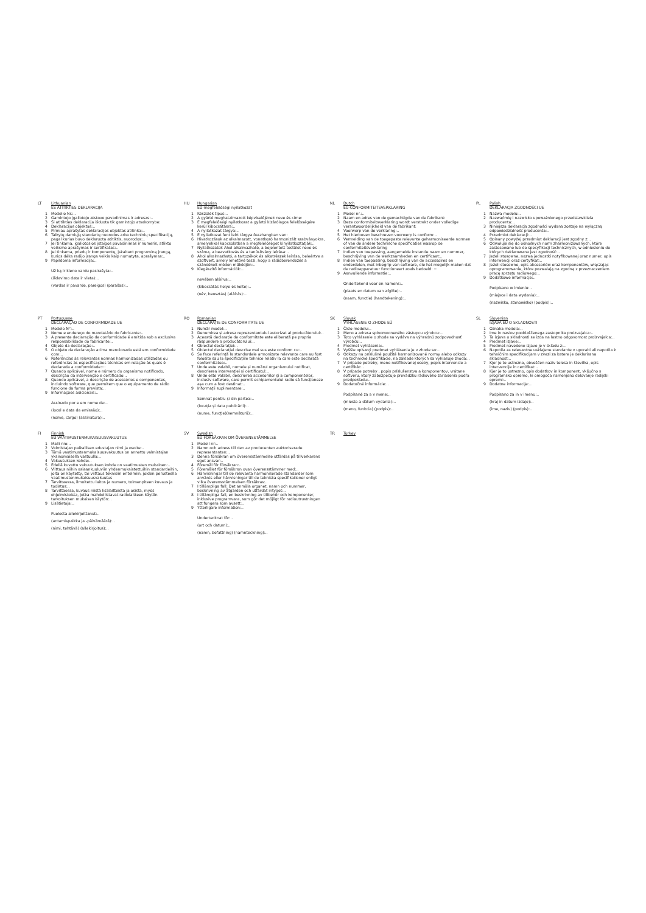LT Lithuanian
ES ATITIKTIES DEKLARACIJA
1 Modelio Nr.:..
2 Gamintojo įgaliotojo atstovo pavadinimas ir adresas:..
3 Ši atitikties deklaracija išduota tik gamintojo atsakomybe:
4 Deklaracijos objektas:..
5 Pirmiau aprašytas deklaracijos objektas atitinka:..
6 Taikytų darniųjų standartų nuorodos arba techninių specifikacijų, pagal kurias buvo deklaruota atitiktis, nuorodos:..
7 Jei tinkama, įgaliotosios įstaigos pavadinimas ir numeris, atlikto veiksmo aprašymas ir sertifikatas:..
8 Jei tinkama, priedų ir komponentų, įskaitant programinę įrangą, kurios dėka radijo įranga veikia kaip numatyta, aprašymas:..
9 Papildoma informacija:..
Už ką ir kieno vardu pasirašyta:..
(išdavimo data ir vieta):..
(vardas ir pavarde, pareigos) (parašas):..
HU Hungarian
EU-megfelelőségi nyilatkozat
1 Készülék típus:..
2 A gyártó meghatalmazott képviselőjének neve és címe:
3 E megfelelőségi nyilatkozat a gyártó kizárólagos felelősségére kerül kibocsátásra:..
4 A nyilatkozat tárgya:..
5 E nyilatkozat fent leírt tárgya összhangban van:
6 Hivatkozások az alkalmazott, vonatkozó harmonizált szabványokra, amelyekkel kapcsolatban a megfelelőséget kinyilatkoztatják:..
7 Nyilatkozatok Ahol alkalmazható, a bejelentett testület neve és száma, a beavatkozás és a tanúsítvány leírása:..
8 Ahol alkalmazható, a tartozékok és alkatrészek leírása, beleértve a szoftvert, amely lehetővé teszi, hogy a rádióberendezés a szándékolt módon működjön:..
9 Kiegészítő információk:..
nevében aláírva:..
(kibocsátás helye és kelte):..
(név, beosztás) (aláírás):..
NL Dutch
EU-CONFORMITEITSVERKLARING
1 Model nr.:..
2 Naam en adres van de gemachtigde van de fabrikant:
3 Deze conformiteitsverklaring wordt verstrekt onder volledige verantwoordelijkheid van de fabrikant:
4 Voorwerp van de verklaring:..
5 Het hierboven beschreven voorwerp is conform:..
6 Vermelding van de toegepaste relevante geharmoniseerde normen of van de andere technische specificaties waarop de conformiteitsverklaring
7 Indien van toepassing, aangemelde instantie naam en nummer, beschrijving van de werkzaamheden en certificaat:..
8 Indien van toepassing, beschrijving van de accessoires en onderdelen, met inbegrip van software, die het mogelijk maken dat de radioapparatuur functioneert zoals bedoeld: ···
9 Aanvullende informatie:..
Ondertekend voor en namens:..
(plaats en datum van afgifte):..
(naam, functie) (handtekening):..
PL Polish
DEKLARACJA ZGODNOŚCI UE
1 Nazwa modelu:..
2 Nazwa/imię i nazwisko upoważnionego przedstawiciela producenta:..
3 Niniejsza deklaracja zgodności wydana zostaje na wyłączną odpowiedzialność producenta:..
4 Przedmiot deklaracji:..
5 Opisany powyżej przedmiot deklaracji jest zgodny z:..
6 Odwołuje się do odnośnych norm zharmonizowanych, które zastosowano lub do specyfikacji technicznych, w odniesieniu do których deklarowana jest zgodność:..
7 Jeżeli stosowne, nazwa jednostki notyfikowanej oraz numer, opis interwencji oraz certyfikat:..
8 Jeżeli stosowne, opis akcesoriów oraz komponentów, włączając oprogramowanie, które pozwalają na zgodną z przeznaczeniem pracę sprzętu radiowego:..
9 Dodatkowe informacje:..
Podpisano w imieniu:..
(miejsce i data wydania):..
(nazwisko, stanowisko) (podpis):..
PT Portuguese
DECLARAÇÃO DE CONFORMIDADE UE
1 Modelo N°:..
2 Nome e endereço do mandatário do fabricante:..
3 A presente declaração de conformidade é emitida sob a exclusiva responsabilidade do fabricante:..
4 Objeto da declaração:..
5 O objeto da declaração acima mencionada está em conformidade com:..
6 Referências às relevantes normas harmonizadas utilizadas ou referências às especificações técnicas em relação às quais é declarada a conformidade:···
7 Quando aplicável, nome e número do organismo notificado, descrição da intervenção e certificado:..
8 Quando aplicável, a descrição de acessórios e componentes, incluindo software, que permitem que o equipamento de rádio funcione da forma prevista:..
9 Informações adicionais:..
Assinado por e em nome de:..
(local e data da emissão):..
(nome, cargo) (assinatura):..
RO Romanian
DECLARAȚIE DE CONFORMITATE UE
1 Număr model:..
2 Denumirea și adresa reprezentantului autorizat al producătorului:..
3 Această declarație de conformitate este eliberată pe propria răspundere a producătorului:..
4 Obiectul declarației:..
5 Obiectul declarației descrise mai sus este conform cu:..
6 Se face referință la standardele armonizate relevante care au fost folosite sau la specificațiile tehnice relativ la care este declarată conformitatea:..
7 Unde este valabil, numele și numărul organismului notificat, descrierea intervenției și certificatul:..
8 Unde este valabil, descrierea accesoriilor și a componentelor, inclusiv software, care permit echipamentului radio să funcționeze așa cum a fost destinat:..
9 Informații suplimentare:..
Semnat pentru și din partea:..
(locația și data publicării):..
(nume, funcție)(semnătură):..
SK Slovak
VYHLÁSENIE O ZHODE EÚ
1 Číslo modelu:..
2 Meno a adresa splnomocneného zástupcu výrobcu:..
3 Toto vyhlásenie o zhode sa vydáva na výhradnú zodpovednosť výrobcu:..
4 Predmet vyhlásenia:..
5 Vyššie opísaný predmet vyhlásenia je v zhode so:..
6 Odkazy na príslušné použité harmonizované normy alebo odkazy na technické špecifikácie, na základe ktorých sa vyhlasuje zhoda:..
7 V prípade potreby, meno notifikovanej osoby, popis intervencie a certifikát:..
8 V prípade potreby , popis príslušenstva a komponentov, vrátane softvéru, ktorý zabezpečuje prevádzku rádiového zariadenia podľa predpokladu:..
9 Dodatočné informácie:..
Podpísané za a v mene:..
(miesto a dátum vydania):..
(meno, funkcia) (podpis):..
SL Slovenian
IZJAVA EU O SKLADNOSTI
1 Oznaka modela:..
2 Ime in naslov pooblaščenega zastopnika proizvajalca:..
3 Ta izjava o skladnosti se izda na lastno odgovornost proizvajalca:..
4 Predmet izjave:..
5 Predmet navedene izjave je v skladu z:..
6 Napotila za relevantne usklajene standarde v uporabi ali napotila k tehničnim specifikacijam v zvezi za katere je deklarirana skladnost:..
7 Kjer je to ustrezno, obveščen naziv telesa in številka, opis intervencije in certifikat:..
8 Kjer je to ustrezno, opis dodatkov in komponent, vključno s programsko opremo, ki omogoča namenjeno delovanje radijski opremi:..
9 Dodatne informacije:..
Podpisano za in v imenu:..
(kraj in datum izdaje):..
(ime, naziv) (podpis):..
FI Finnish
EU-VAATIMUSTENMUKAISUUSVAKUUTUS
1 Malli nro:..
2 Valmistajan paikallisen edustajan nimi ja osoite:..
3 Tämä vaatimustenmukaisuusvakuutus on annettu valmistajan yksinomaisella vastuulla:..
4 Vakuutuksen kohde:..
5 Edellä kuvattu vakuutuksen kohde on vaatimusten mukainen:..
6 Viittaus niihin asiaankuuluviin yhdenmukaistettuihin standardeihin, joita on käytetty, tai viittaus teknisiin eritelmiin, joiden perusteella vaatimustenmukaisuusvakuutus
7 Tarvittaessa, ilmoitettu laitos ja numero, toimenpiteen kuvaus ja todistus:..
8 Tarvittaessa, kuvaus niistä lisälaitteista ja osista, myös ohjelmistoista, jotka mahdollistavat radiolaitteen käytön tarkoituksen mukaisen käytön:..
9 Lisätietoja:..
Puolesta allekirjoittanut:..
(antamispaikka ja -päivämäärä):..
(nimi, tehtävä) (allekirjoitus):..
SV Swedish
EU-FÖRSÄKRAN OM ÖVERENSSTÄMMELSE
1 Modell nr:..
2 Namn och adress till den av producenten auktoriserade representanten:..
3 Denna försäkran om överensstämmelse utfärdas på tillverkarens eget ansvar:..
4 Föremål för försäkran:..
5 Föremålet för försäkran ovan överensstämmer med:..
6 Hänvisningar till de relevanta harmoniserade standarder som använts eller hänvisningar till de tekniska specifikationer enligt vilka överensstämmelsen försäkras:..
7 I tillämpliga fall: Det anmäla organet, namn och nummer, beskrivning av åtgärden och utfärdat intyget:..
8 I tillämpliga fall, en beskrivning av tillbehör och komponenter, inklusive programvara, som gör det möjligt för radioutrustningen att fungera som avsett:..
9 Ytterligare information:..
Undertecknat för:..
(ort och datum):..
(namn, befattning) (namnteckning):..
TR Turkey